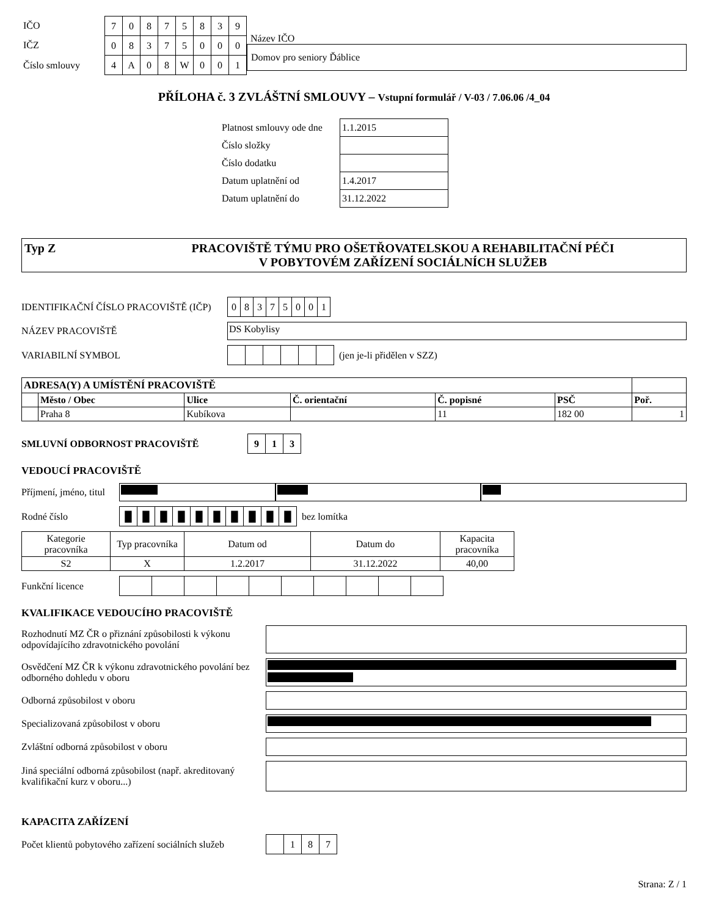| IČO |
| IČZ |
| Číslo smlouvy |
| 7 | 0 | 8 | 7 | 5 | 8 | 3 | 9 |
| 0 | 8 | 3 | 7 | 5 | 0 | 0 | 0 |
| 4 | A | 0 | 8 | W | 0 | 0 | 1 |
Název IČO
Domov pro seniory Ďáblice
PŘÍLOHA č. 3 ZVLÁŠTNÍ SMLOUVY – Vstupní formulář / V-03 / 7.06.06 /4_04
| Platnost smlouvy ode dne | 1.1.2015 |
| Číslo složky | |
| Číslo dodatku | |
| Datum uplatnění od | 1.4.2017 |
| Datum uplatnění do | 31.12.2022 |
Typ Z PRACOVIŠTĚ TÝMU PRO OŠETŘOVATELSKOU A REHABILITAČNÍ PÉČI
V POBYTOVÉM ZAŘÍZENÍ SOCIÁLNÍCH SLUŽEB
IDENTIFIKAČNÍ ČÍSLO PRACOVIŠTĚ (IČP)
| 0 | 8 | 3 | 7 | 5 | 0 | 0 | 1 |
NÁZEV PRACOVIŠTĚ DS Kobylisy
VARIABILNÍ SYMBOL
(jen je-li přidělen v SZZ)
| ADRESA(Y) A UMÍSTĚNÍ PRACOVIŠTĚ | | | | | | |
| --- | --- | --- | --- | --- | --- | --- |
| | Město / Obec | Ulice | Č. orientační | Č. popisné | PSČ | Poř. |
| | Praha 8 | Kubíkova | | 11 | 182 00 | 1 |
SMLUVNÍ ODBORNOST PRACOVIŠTĚ
| 9 | 1 | 3 |
VEDOUCÍ PRACOVIŠTĚ
Příjmení, jméno, titul
Rodné číslo
| █ | █ | █ | █ | █ | █ | █ | █ | █ | █ |
bez lomítka
| Kategorie pracovníka | Typ pracovníka | Datum od | Datum do | Kapacita pracovníka |
| S2 | X | 1.2.2017 | 31.12.2022 | 40,00 |
Funkční licence
KVALIFIKACE VEDOUCÍHO PRACOVIŠTĚ
Rozhodnutí MZ ČR o přiznání způsobilosti k výkonu odpovídajícího zdravotnického povolání
Osvědčení MZ ČR k výkonu zdravotnického povolání bez odborného dohledu v oboru
Odborná způsobilost v oboru
Specializovaná způsobilost v oboru
Zvláštní odborná způsobilost v oboru
Jiná speciální odborná způsobilost (např. akreditovaný kvalifikační kurz v oboru...)
KAPACITA ZAŘÍZENÍ
Počet klientů pobytového zařízení sociálních služeb
| | 1 | 8 | 7 |
Strana: Z / 1